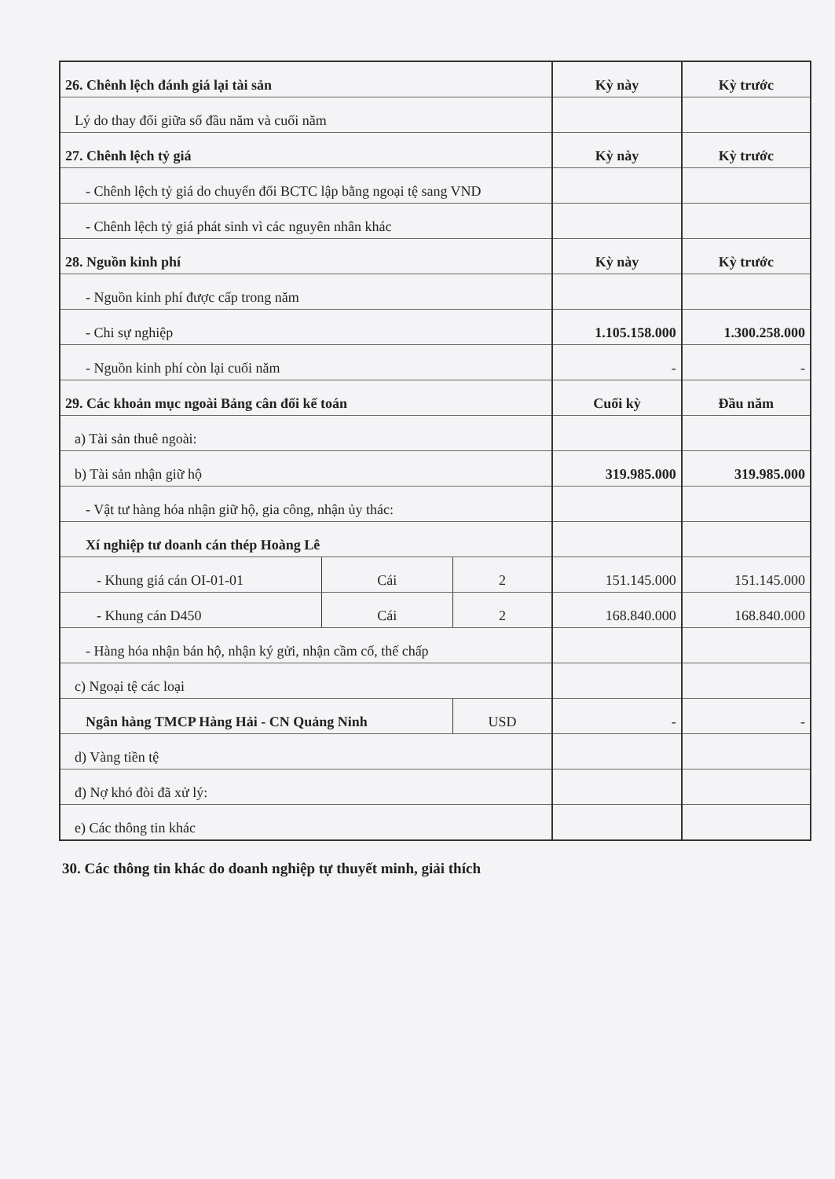| 26. Chênh lệch đánh giá lại tài sản | | | Kỳ này | Kỳ trước |
| Lý do thay đổi giữa số đầu năm và cuối năm | | | | |
| 27. Chênh lệch tỷ giá | | | Kỳ này | Kỳ trước |
| - Chênh lệch tỷ giá do chuyển đổi BCTC lập bằng ngoại tệ sang VND | | | | |
| - Chênh lệch tỷ giá phát sinh vì các nguyên nhân khác | | | | |
| 28. Nguồn kinh phí | | | Kỳ này | Kỳ trước |
| - Nguồn kinh phí được cấp trong năm | | | | |
| - Chi sự nghiệp | | | 1.105.158.000 | 1.300.258.000 |
| - Nguồn kinh phí còn lại cuối năm | | | - | - |
| 29. Các khoản mục ngoài Bảng cân đối kế toán | | | Cuối kỳ | Đầu năm |
| a) Tài sản thuê ngoài: | | | | |
| b) Tài sản nhận giữ hộ | | | 319.985.000 | 319.985.000 |
| - Vật tư hàng hóa nhận giữ hộ, gia công, nhận ủy thác: | | | | |
| Xí nghiệp tư doanh cán thép Hoàng Lê | | | | |
| - Khung giá cán OI-01-01 | Cái | 2 | 151.145.000 | 151.145.000 |
| - Khung cán D450 | Cái | 2 | 168.840.000 | 168.840.000 |
| - Hàng hóa nhận bán hộ, nhận ký gửi, nhận cầm cố, thế chấp | | | | |
| c) Ngoại tệ các loại | | | | |
| Ngân hàng TMCP Hàng Hải - CN Quảng Ninh | | USD | - | - |
| d) Vàng tiền tệ | | | | |
| đ) Nợ khó đòi đã xử lý: | | | | |
| e) Các thông tin khác | | | | |
30. Các thông tin khác do doanh nghiệp tự thuyết minh, giải thích